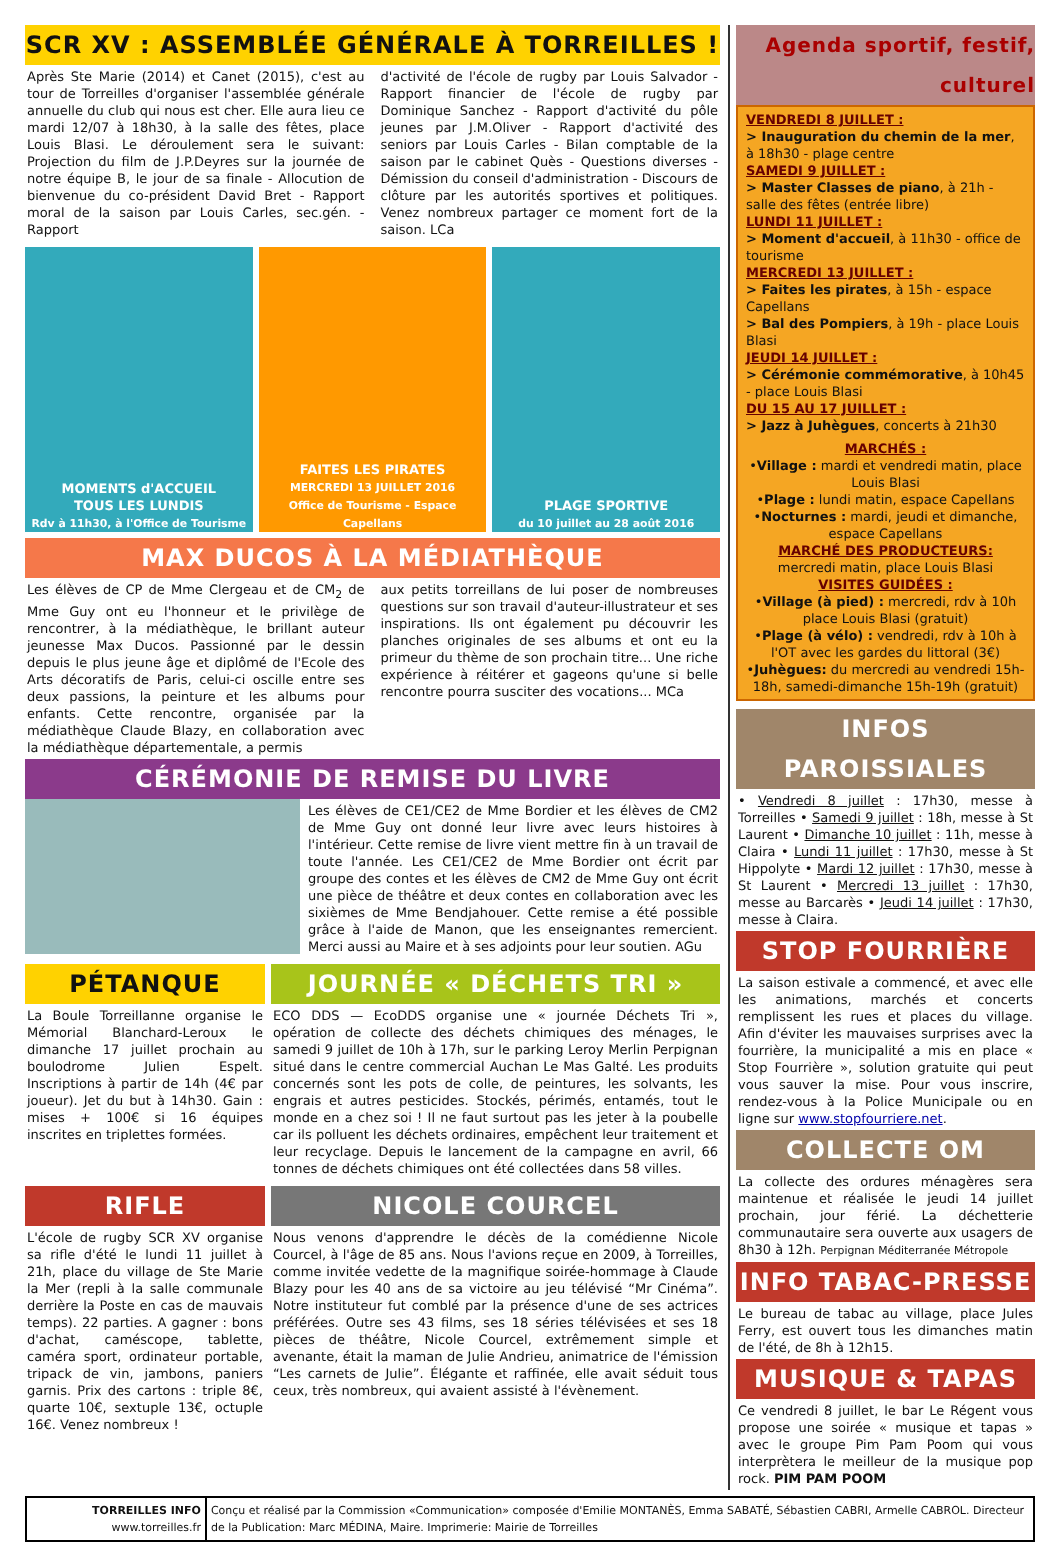SCR XV : ASSEMBLÉE GÉNÉRALE À TORREILLES !
Après Ste Marie (2014) et Canet (2015), c'est au tour de Torreilles d'organiser l'assemblée générale annuelle du club qui nous est cher. Elle aura lieu ce mardi 12/07 à 18h30, à la salle des fêtes, place Louis Blasi. Le déroulement sera le suivant: Projection du film de J.P.Deyres sur la journée de notre équipe B, le jour de sa finale - Allocution de bienvenue du co-président David Bret - Rapport moral de la saison par Louis Carles, sec.gén. - Rapport
d'activité de l'école de rugby par Louis Salvador - Rapport financier de l'école de rugby par Dominique Sanchez - Rapport d'activité du pôle jeunes par J.M.Oliver - Rapport d'activité des seniors par Louis Carles - Bilan comptable de la saison par le cabinet Quès - Questions diverses - Démission du conseil d'administration - Discours de clôture par les autorités sportives et politiques. Venez nombreux partager ce moment fort de la saison. LCa
MOMENTS d'ACCUEIL
TOUS LES LUNDIS
Rdv à 11h30, à l'Office de Tourisme
FAITES LES PIRATES
MERCREDI 13 JUILLET 2016
Office de Tourisme - Espace Capellans
PLAGE SPORTIVE
du 10 juillet au 28 août 2016
MAX DUCOS À LA MÉDIATHÈQUE
Les élèves de CP de Mme Clergeau et de CM<sub>2</sub> de Mme Guy ont eu l'honneur et le privilège de rencontrer, à la médiathèque, le brillant auteur jeunesse Max Ducos. Passionné par le dessin depuis le plus jeune âge et diplômé de l'Ecole des Arts décoratifs de Paris, celui-ci oscille entre ses deux passions, la peinture et les albums pour enfants. Cette rencontre, organisée par la médiathèque Claude Blazy, en collaboration avec la médiathèque départementale, a permis
aux petits torreillans de lui poser de nombreuses questions sur son travail d'auteur-illustrateur et ses inspirations. Ils ont également pu découvrir les planches originales de ses albums et ont eu la primeur du thème de son prochain titre... Une riche expérience à réitérer et gageons qu'une si belle rencontre pourra susciter des vocations... MCa
CÉRÉMONIE DE REMISE DU LIVRE
Les élèves de CE1/CE2 de Mme Bordier et les élèves de CM2 de Mme Guy ont donné leur livre avec leurs histoires à l'intérieur. Cette remise de livre vient mettre fin à un travail de toute l'année. Les CE1/CE2 de Mme Bordier ont écrit par groupe des contes et les élèves de CM2 de Mme Guy ont écrit une pièce de théâtre et deux contes en collaboration avec les sixièmes de Mme Bendjahouer. Cette remise a été possible grâce à l'aide de Manon, que les enseignantes remercient. Merci aussi au Maire et à ses adjoints pour leur soutien. AGu
PÉTANQUE
La Boule Torreillanne organise le Mémorial Blanchard-Leroux le dimanche 17 juillet prochain au boulodrome Julien Espelt. Inscriptions à partir de 14h (4€ par joueur). Jet du but à 14h30. Gain : mises + 100€ si 16 équipes inscrites en triplettes formées.
JOURNÉE « DÉCHETS TRI »
ECO DDS — EcoDDS organise une « journée Déchets Tri », opération de collecte des déchets chimiques des ménages, le samedi 9 juillet de 10h à 17h, sur le parking Leroy Merlin Perpignan situé dans le centre commercial Auchan Le Mas Galté. Les produits concernés sont les pots de colle, de peintures, les solvants, les engrais et autres pesticides. Stockés, périmés, entamés, tout le monde en a chez soi ! Il ne faut surtout pas les jeter à la poubelle car ils polluent les déchets ordinaires, empêchent leur traitement et leur recyclage. Depuis le lancement de la campagne en avril, 66 tonnes de déchets chimiques ont été collectées dans 58 villes.
RIFLE
L'école de rugby SCR XV organise sa rifle d'été le lundi 11 juillet à 21h, place du village de Ste Marie la Mer (repli à la salle communale derrière la Poste en cas de mauvais temps). 22 parties. A gagner : bons d'achat, caméscope, tablette, caméra sport, ordinateur portable, tripack de vin, jambons, paniers garnis. Prix des cartons : triple 8€, quarte 10€, sextuple 13€, octuple 16€. Venez nombreux !
NICOLE COURCEL
Nous venons d'apprendre le décès de la comédienne Nicole Courcel, à l'âge de 85 ans. Nous l'avions reçue en 2009, à Torreilles, comme invitée vedette de la magnifique soirée-hommage à Claude Blazy pour les 40 ans de sa victoire au jeu télévisé “Mr Cinéma”. Notre instituteur fut comblé par la présence d'une de ses actrices préférées. Outre ses 43 films, ses 18 séries télévisées et ses 18 pièces de théâtre, Nicole Courcel, extrêmement simple et avenante, était la maman de Julie Andrieu, animatrice de l'émission “Les carnets de Julie”. Élégante et raffinée, elle avait séduit tous ceux, très nombreux, qui avaient assisté à l'évènement.
Agenda sportif, festif, culturel
VENDREDI 8 JUILLET :
> Inauguration du chemin de la mer, à 18h30 - plage centre
SAMEDI 9 JUILLET :
> Master Classes de piano, à 21h - salle des fêtes (entrée libre)
LUNDI 11 JUILLET :
> Moment d'accueil, à 11h30 - office de tourisme
MERCREDI 13 JUILLET :
> Faites les pirates, à 15h - espace Capellans
> Bal des Pompiers, à 19h - place Louis Blasi
JEUDI 14 JUILLET :
> Cérémonie commémorative, à 10h45 - place Louis Blasi
DU 15 AU 17 JUILLET :
> Jazz à Juhègues, concerts à 21h30
MARCHÉS :
•Village : mardi et vendredi matin, place Louis Blasi
•Plage : lundi matin, espace Capellans
•Nocturnes : mardi, jeudi et dimanche, espace Capellans
MARCHÉ DES PRODUCTEURS:
mercredi matin, place Louis Blasi
VISITES GUIDÉES :
•Village (à pied) : mercredi, rdv à 10h place Louis Blasi (gratuit)
•Plage (à vélo) : vendredi, rdv à 10h à l'OT avec les gardes du littoral (3€)
•Juhègues: du mercredi au vendredi 15h-18h, samedi-dimanche 15h-19h (gratuit)
INFOS PAROISSIALES
• Vendredi 8 juillet : 17h30, messe à Torreilles • Samedi 9 juillet : 18h, messe à St Laurent • Dimanche 10 juillet : 11h, messe à Claira • Lundi 11 juillet : 17h30, messe à St Hippolyte • Mardi 12 juillet : 17h30, messe à St Laurent • Mercredi 13 juillet : 17h30, messe au Barcarès • Jeudi 14 juillet : 17h30, messe à Claira.
STOP FOURRIÈRE
La saison estivale a commencé, et avec elle les animations, marchés et concerts remplissent les rues et places du village. Afin d'éviter les mauvaises surprises avec la fourrière, la municipalité a mis en place « Stop Fourrière », solution gratuite qui peut vous sauver la mise. Pour vous inscrire, rendez-vous à la Police Municipale ou en ligne sur www.stopfourriere.net.
COLLECTE OM
La collecte des ordures ménagères sera maintenue et réalisée le jeudi 14 juillet prochain, jour férié. La déchetterie communautaire sera ouverte aux usagers de 8h30 à 12h. Perpignan Méditerranée Métropole
INFO TABAC-PRESSE
Le bureau de tabac au village, place Jules Ferry, est ouvert tous les dimanches matin de l'été, de 8h à 12h15.
MUSIQUE & TAPAS
Ce vendredi 8 juillet, le bar Le Régent vous propose une soirée « musique et tapas » avec le groupe Pim Pam Poom qui vous interprètera le meilleur de la musique pop rock. PIM PAM POOM
TORREILLES INFO
www.torreilles.fr
Conçu et réalisé par la Commission «Communication» composée d'Emilie MONTANÈS, Emma SABATÉ, Sébastien CABRI, Armelle CABROL. Directeur de la Publication: Marc MÉDINA, Maire. Imprimerie: Mairie de Torreilles